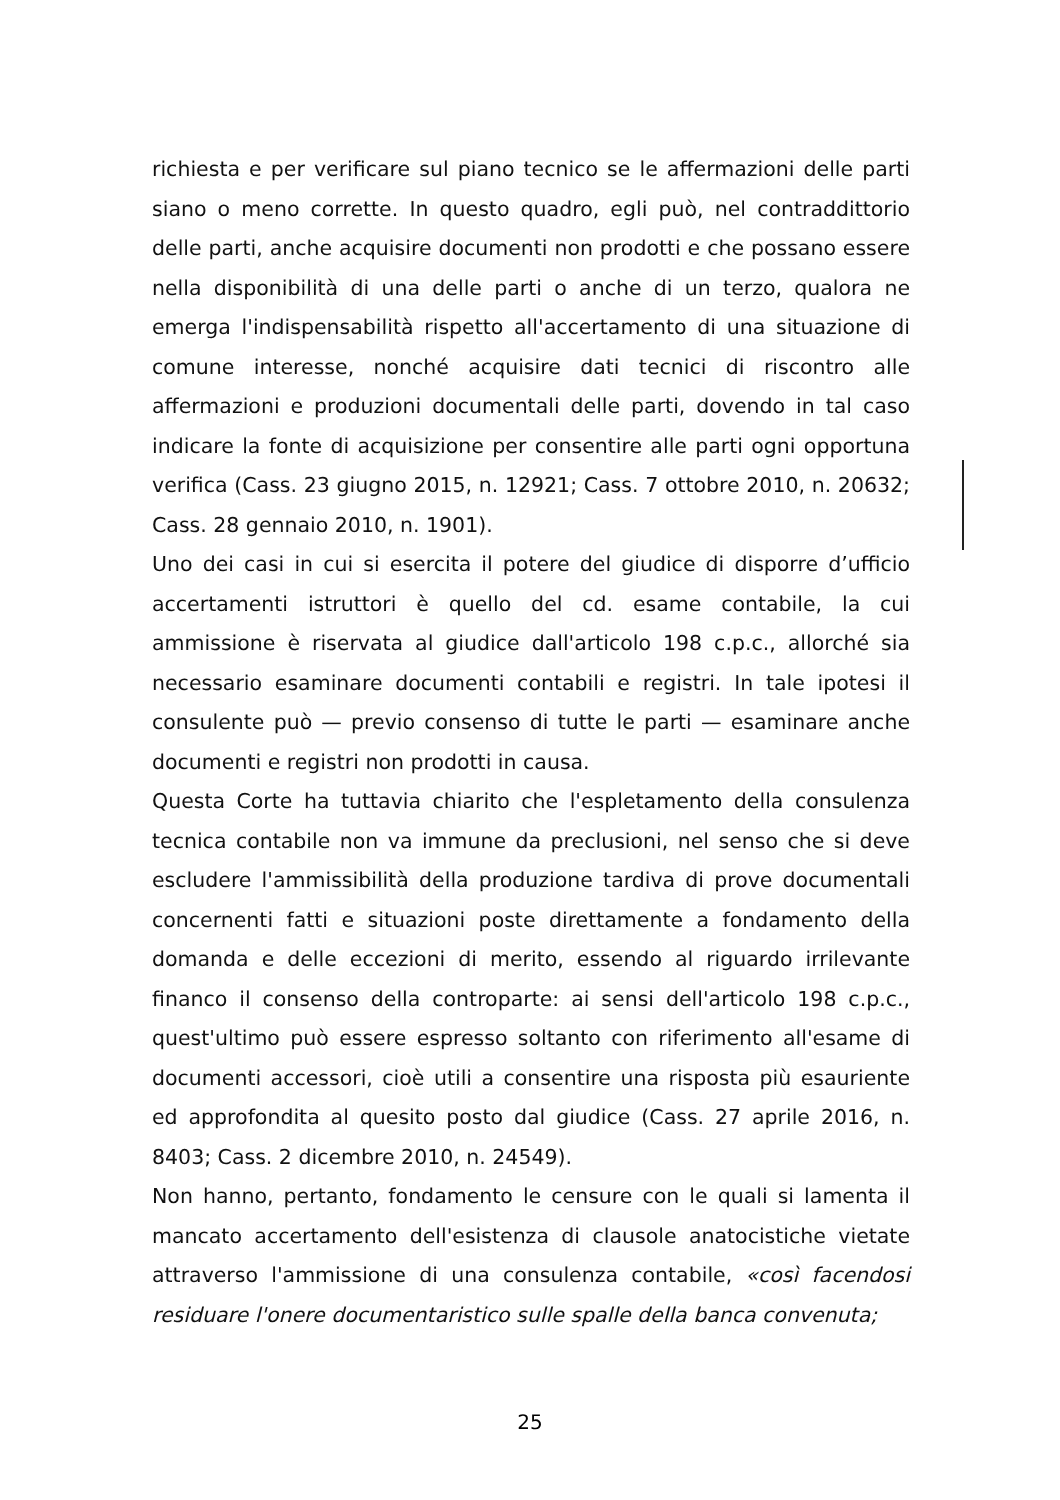richiesta e per verificare sul piano tecnico se le affermazioni delle parti siano o meno corrette. In questo quadro, egli può, nel contraddittorio delle parti, anche acquisire documenti non prodotti e che possano essere nella disponibilità di una delle parti o anche di un terzo, qualora ne emerga l'indispensabilità rispetto all'accertamento di una situazione di comune interesse, nonché acquisire dati tecnici di riscontro alle affermazioni e produzioni documentali delle parti, dovendo in tal caso indicare la fonte di acquisizione per consentire alle parti ogni opportuna verifica (Cass. 23 giugno 2015, n. 12921; Cass. 7 ottobre 2010, n. 20632; Cass. 28 gennaio 2010, n. 1901).
Uno dei casi in cui si esercita il potere del giudice di disporre d’ufficio accertamenti istruttori è quello del cd. esame contabile, la cui ammissione è riservata al giudice dall'articolo 198 c.p.c., allorché sia necessario esaminare documenti contabili e registri. In tale ipotesi il consulente può — previo consenso di tutte le parti — esaminare anche documenti e registri non prodotti in causa.
Questa Corte ha tuttavia chiarito che l'espletamento della consulenza tecnica contabile non va immune da preclusioni, nel senso che si deve escludere l'ammissibilità della produzione tardiva di prove documentali concernenti fatti e situazioni poste direttamente a fondamento della domanda e delle eccezioni di merito, essendo al riguardo irrilevante financo il consenso della controparte: ai sensi dell'articolo 198 c.p.c., quest'ultimo può essere espresso soltanto con riferimento all'esame di documenti accessori, cioè utili a consentire una risposta più esauriente ed approfondita al quesito posto dal giudice (Cass. 27 aprile 2016, n. 8403; Cass. 2 dicembre 2010, n. 24549).
Non hanno, pertanto, fondamento le censure con le quali si lamenta il mancato accertamento dell'esistenza di clausole anatocistiche vietate attraverso l'ammissione di una consulenza contabile, «così facendosi residuare l'onere documentaristico sulle spalle della banca convenuta;
25